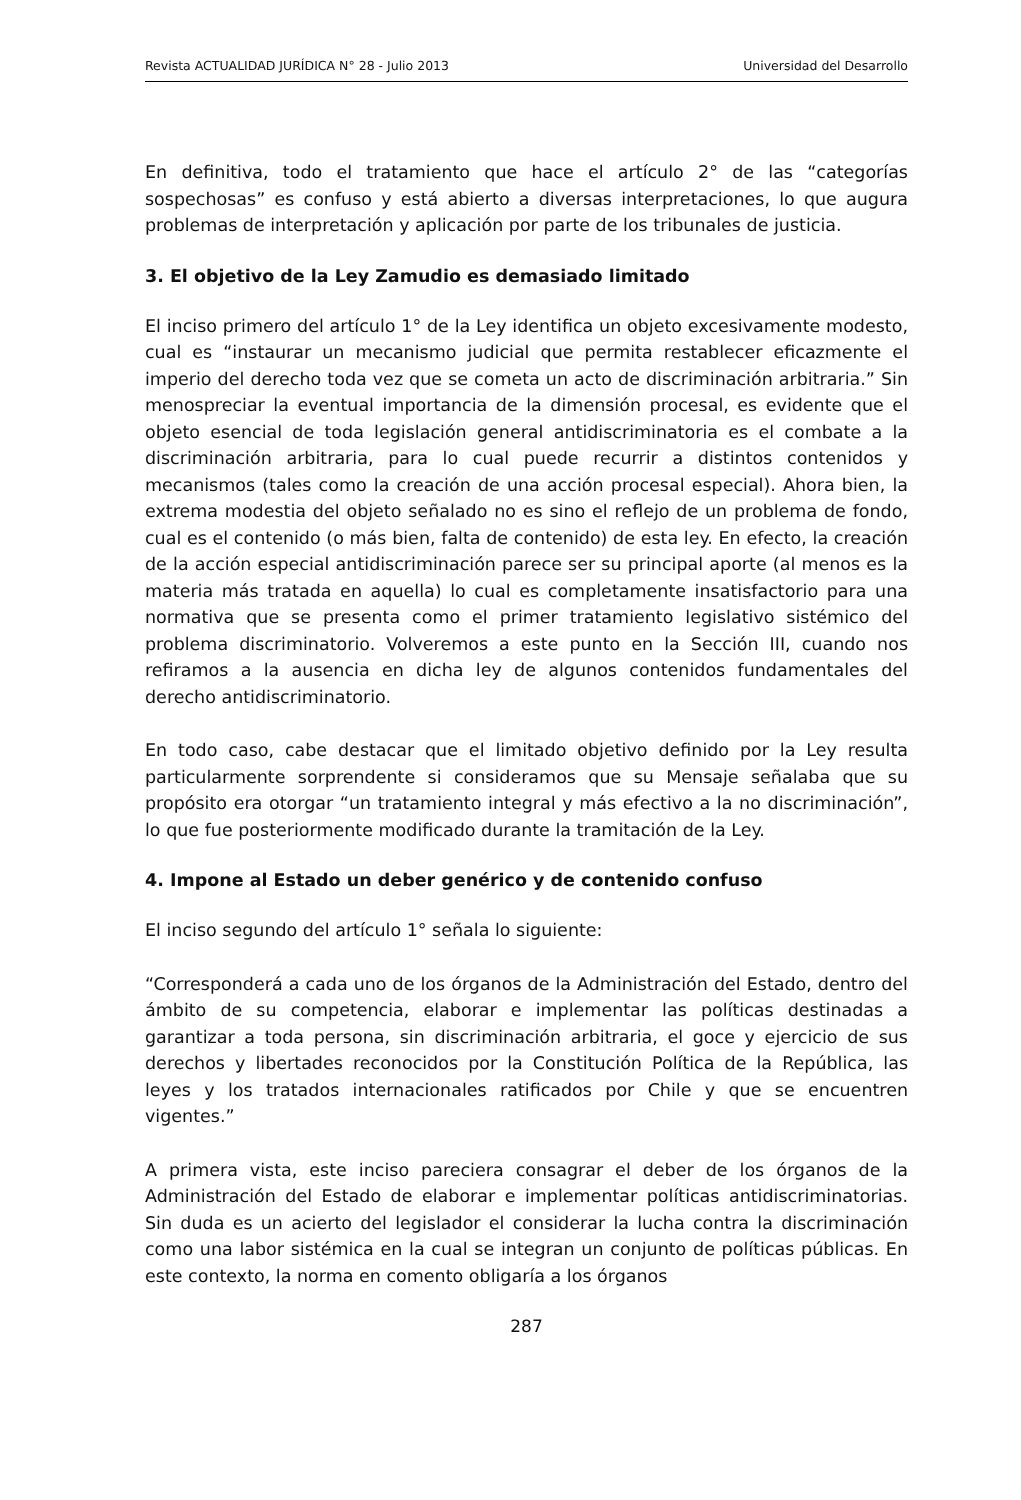Revista ACTUALIDAD JURÍDICA N° 28 - Julio 2013 Universidad del Desarrollo
En definitiva, todo el tratamiento que hace el artículo 2° de las “categorías sospechosas” es confuso y está abierto a diversas interpretaciones, lo que augura problemas de interpretación y aplicación por parte de los tribunales de justicia.
3. El objetivo de la Ley Zamudio es demasiado limitado
El inciso primero del artículo 1° de la Ley identifica un objeto excesivamente modesto, cual es “instaurar un mecanismo judicial que permita restablecer eficazmente el imperio del derecho toda vez que se cometa un acto de discriminación arbitraria.” Sin menospreciar la eventual importancia de la dimensión procesal, es evidente que el objeto esencial de toda legislación general antidiscriminatoria es el combate a la discriminación arbitraria, para lo cual puede recurrir a distintos contenidos y mecanismos (tales como la creación de una acción procesal especial). Ahora bien, la extrema modestia del objeto señalado no es sino el reflejo de un problema de fondo, cual es el contenido (o más bien, falta de contenido) de esta ley. En efecto, la creación de la acción especial antidiscriminación parece ser su principal aporte (al menos es la materia más tratada en aquella) lo cual es completamente insatisfactorio para una normativa que se presenta como el primer tratamiento legislativo sistémico del problema discriminatorio. Volveremos a este punto en la Sección III, cuando nos refiramos a la ausencia en dicha ley de algunos contenidos fundamentales del derecho antidiscriminatorio.
En todo caso, cabe destacar que el limitado objetivo definido por la Ley resulta particularmente sorprendente si consideramos que su Mensaje señalaba que su propósito era otorgar “un tratamiento integral y más efectivo a la no discriminación”, lo que fue posteriormente modificado durante la tramitación de la Ley.
4. Impone al Estado un deber genérico y de contenido confuso
El inciso segundo del artículo 1° señala lo siguiente:
“Corresponderá a cada uno de los órganos de la Administración del Estado, dentro del ámbito de su competencia, elaborar e implementar las políticas destinadas a garantizar a toda persona, sin discriminación arbitraria, el goce y ejercicio de sus derechos y libertades reconocidos por la Constitución Política de la República, las leyes y los tratados internacionales ratificados por Chile y que se encuentren vigentes.”
A primera vista, este inciso pareciera consagrar el deber de los órganos de la Administración del Estado de elaborar e implementar políticas antidiscriminatorias. Sin duda es un acierto del legislador el considerar la lucha contra la discriminación como una labor sistémica en la cual se integran un conjunto de políticas públicas. En este contexto, la norma en comento obligaría a los órganos
287